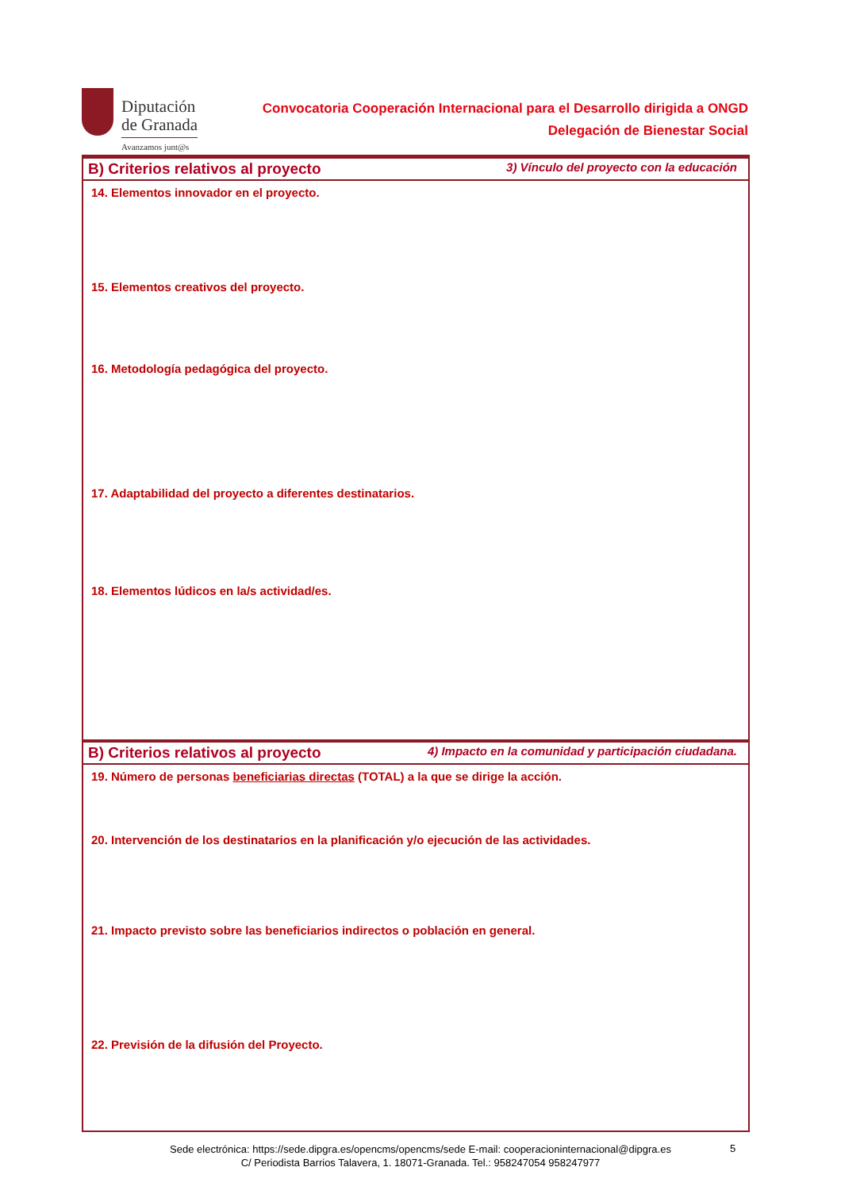Diputación
de Granada
Avanzamos junt@s
Convocatoria Cooperación Internacional para el Desarrollo dirigida a ONGD
Delegación de Bienestar Social
B) Criterios relativos al proyecto 3) Vínculo del proyecto con la educación
14. Elementos innovador en el proyecto.
15. Elementos creativos del proyecto.
16. Metodología pedagógica del proyecto.
17. Adaptabilidad del proyecto a diferentes destinatarios.
18. Elementos lúdicos en la/s actividad/es.
B) Criterios relativos al proyecto 4) Impacto en la comunidad y participación ciudadana.
19. Número de personas beneficiarias directas (TOTAL) a la que se dirige la acción.
20. Intervención de los destinatarios en la planificación y/o ejecución de las actividades.
21. Impacto previsto sobre las beneficiarios indirectos o población en general.
22. Previsión de la difusión del Proyecto.
Sede electrónica: https://sede.dipgra.es/opencms/opencms/sede E-mail: cooperacioninternacional@dipgra.es
C/ Periodista Barrios Talavera, 1. 18071-Granada. Tel.: 958247054 958247977
5